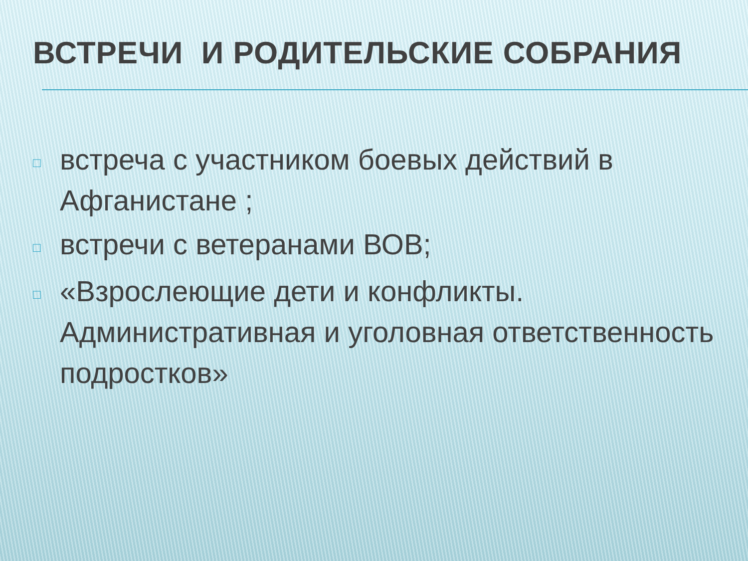ВСТРЕЧИ И РОДИТЕЛЬСКИЕ СОБРАНИЯ
□ встреча с участником боевых действий в Афганистане ;
□ встречи с ветеранами ВОВ;
□ «Взрослеющие дети и конфликты. Административная и уголовная ответственность подростков»